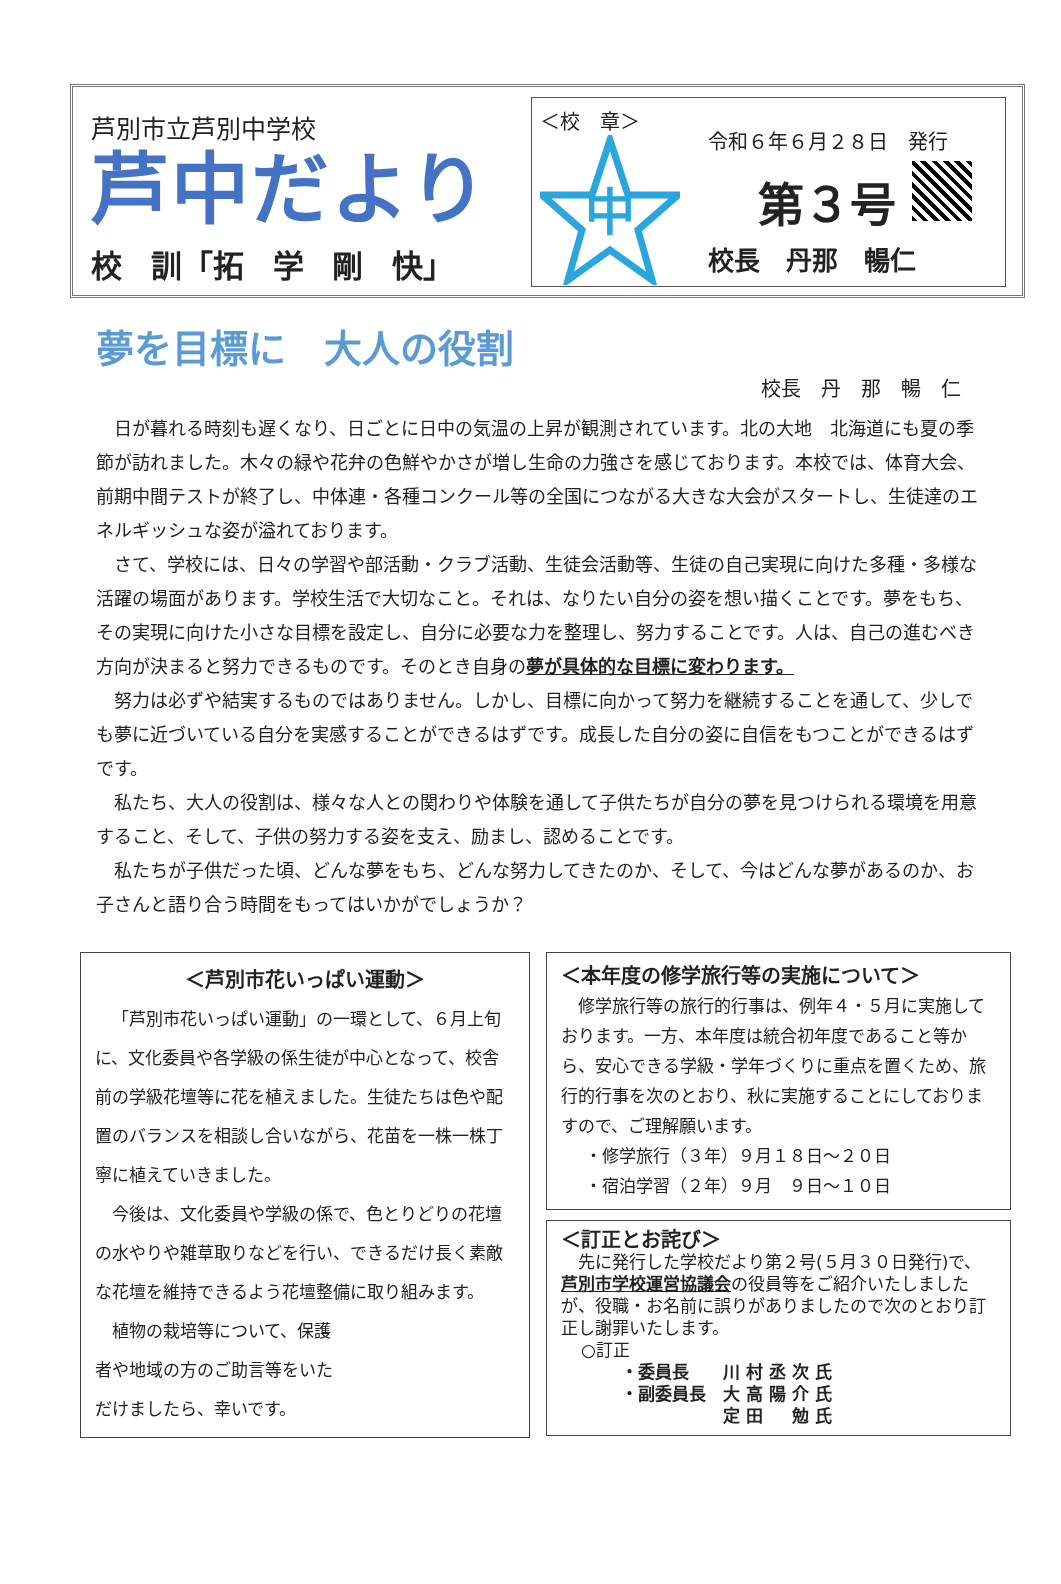芦別市立芦別中学校
芦中だより
校 訓「拓 学 剛 快」
＜校　章＞
中
令和６年６月２８日　発行
第３号
校長　丹那　暢仁
夢を目標に　大人の役割
校長　丹　那　暢　仁
日が暮れる時刻も遅くなり、日ごとに日中の気温の上昇が観測されています。北の大地　北海道にも夏の季節が訪れました。木々の緑や花弁の色鮮やかさが増し生命の力強さを感じております。本校では、体育大会、前期中間テストが終了し、中体連・各種コンクール等の全国につながる大きな大会がスタートし、生徒達のエネルギッシュな姿が溢れております。
さて、学校には、日々の学習や部活動・クラブ活動、生徒会活動等、生徒の自己実現に向けた多種・多様な活躍の場面があります。学校生活で大切なこと。それは、なりたい自分の姿を想い描くことです。夢をもち、その実現に向けた小さな目標を設定し、自分に必要な力を整理し、努力することです。人は、自己の進むべき方向が決まると努力できるものです。そのとき自身の夢が具体的な目標に変わります。
努力は必ずや結実するものではありません。しかし、目標に向かって努力を継続することを通して、少しでも夢に近づいている自分を実感することができるはずです。成長した自分の姿に自信をもつことができるはずです。
私たち、大人の役割は、様々な人との関わりや体験を通して子供たちが自分の夢を見つけられる環境を用意すること、そして、子供の努力する姿を支え、励まし、認めることです。
私たちが子供だった頃、どんな夢をもち、どんな努力してきたのか、そして、今はどんな夢があるのか、お子さんと語り合う時間をもってはいかがでしょうか？
＜芦別市花いっぱい運動＞
「芦別市花いっぱい運動」の一環として、６月上旬に、文化委員や各学級の係生徒が中心となって、校舎前の学級花壇等に花を植えました。生徒たちは色や配置のバランスを相談し合いながら、花苗を一株一株丁寧に植えていきました。
今後は、文化委員や学級の係で、色とりどりの花壇の水やりや雑草取りなどを行い、できるだけ長く素敵な花壇を維持できるよう花壇整備に取り組みます。
植物の栽培等について、保護者や地域の方のご助言等をいただけましたら、幸いです。
＜本年度の修学旅行等の実施について＞
修学旅行等の旅行的行事は、例年４・５月に実施しております。一方、本年度は統合初年度であること等から、安心できる学級・学年づくりに重点を置くため、旅行的行事を次のとおり、秋に実施することにしておりますので、ご理解願います。
・修学旅行（３年）９月１８日～２０日
・宿泊学習（２年）９月　９日～１０日
＜訂正とお詫び＞
先に発行した学校だより第２号(５月３０日発行)で、芦別市学校運営協議会の役員等をご紹介いたしましたが、役職・お名前に誤りがありましたので次のとおり訂正し謝罪いたします。
○訂正
・委員長　　川 村 丞 次 氏
・副委員長　大 高 陽 介 氏
　　　　　　定 田 　 勉 氏